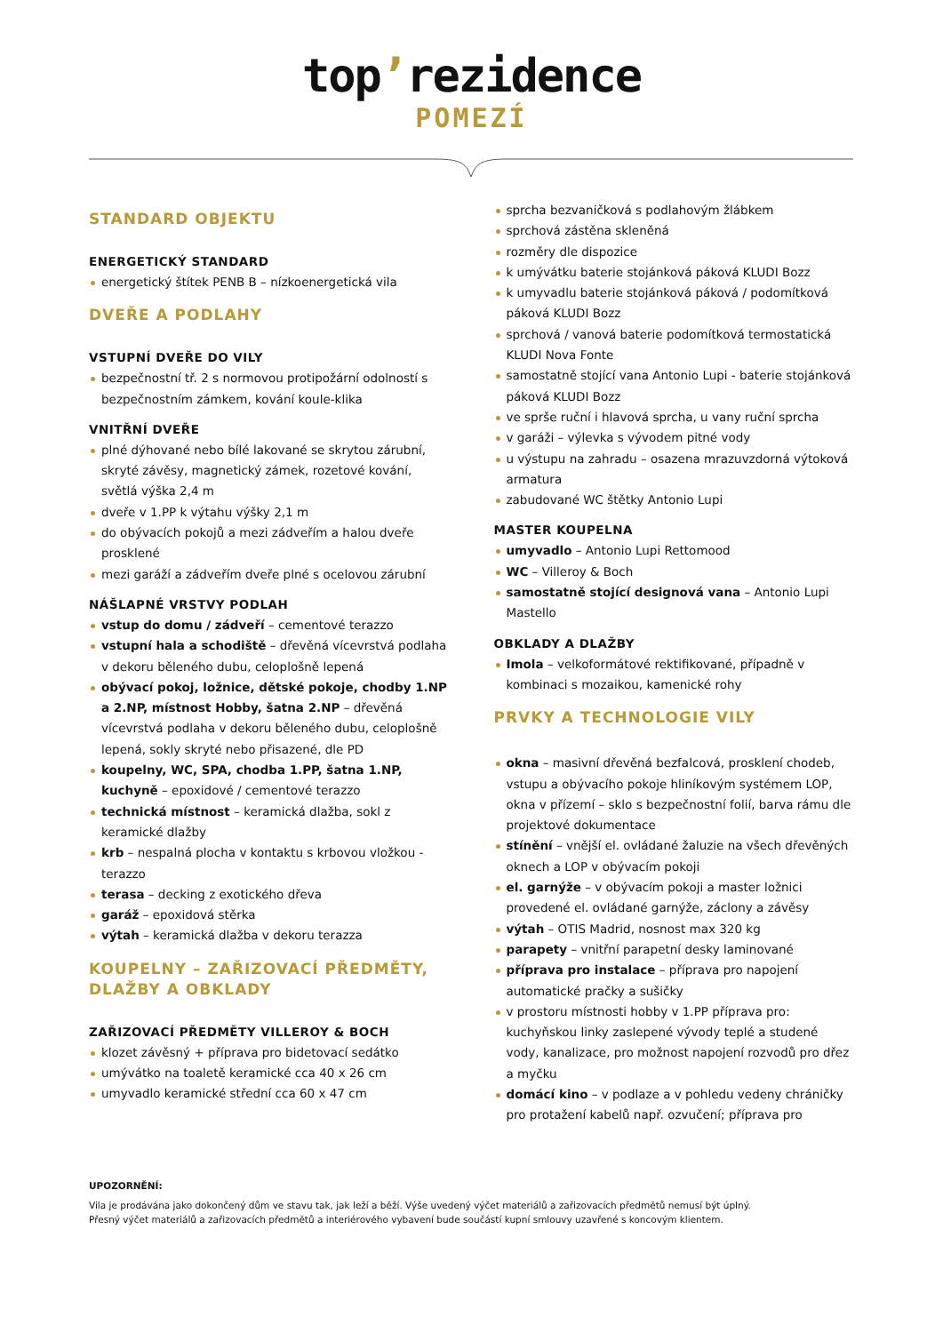top’rezidence
POMEZÍ
STANDARD OBJEKTU
ENERGETICKÝ STANDARD
energetický štítek PENB B – nízkoenergetická vila
DVEŘE A PODLAHY
VSTUPNÍ DVEŘE DO VILY
bezpečnostní tř. 2 s normovou protipožární odolností s bezpečnostním zámkem, kování koule-klika
VNITŘNÍ DVEŘE
plné dýhované nebo bílé lakované se skrytou zárubní, skryté závěsy, magnetický zámek, rozetové kování, světlá výška 2,4 m
dveře v 1.PP k výtahu výšky 2,1 m
do obývacích pokojů a mezi zádveřím a halou dveře prosklené
mezi garáží a zádveřím dveře plné s ocelovou zárubní
NÁŠLAPNÉ VRSTVY PODLAH
vstup do domu / zádveří – cementové terazzo
vstupní hala a schodiště – dřevěná vícevrstvá podlaha v dekoru běleného dubu, celoplošně lepená
obývací pokoj, ložnice, dětské pokoje, chodby 1.NP a 2.NP, místnost Hobby, šatna 2.NP – dřevěná vícevrstvá podlaha v dekoru běleného dubu, celoplošně lepená, sokly skryté nebo přisazené, dle PD
koupelny, WC, SPA, chodba 1.PP, šatna 1.NP, kuchyně – epoxidové / cementové terazzo
technická místnost – keramická dlažba, sokl z keramické dlažby
krb – nespalná plocha v kontaktu s krbovou vložkou - terazzo
terasa – decking z exotického dřeva
garáž – epoxidová stěrka
výtah – keramická dlažba v dekoru terazza
KOUPELNY – ZAŘIZOVACÍ PŘEDMĚTY, DLAŽBY A OBKLADY
ZAŘIZOVACÍ PŘEDMĚTY VILLEROY & BOCH
klozet závěsný + příprava pro bidetovací sedátko
umývátko na toaletě keramické cca 40 x 26 cm
umyvadlo keramické střední cca 60 x 47 cm
sprcha bezvaničková s podlahovým žlábkem
sprchová zástěna skleněná
rozměry dle dispozice
k umývátku baterie stojánková páková KLUDI Bozz
k umyvadlu baterie stojánková páková / podomítková páková KLUDI Bozz
sprchová / vanová baterie podomítková termostatická KLUDI Nova Fonte
samostatně stojící vana Antonio Lupi - baterie stojánková páková KLUDI Bozz
ve sprše ruční i hlavová sprcha, u vany ruční sprcha
v garáži – výlevka s vývodem pitné vody
u výstupu na zahradu – osazena mrazuvzdorná výtoková armatura
zabudované WC štětky Antonio Lupi
MASTER KOUPELNA
umyvadlo – Antonio Lupi Rettomood
WC – Villeroy & Boch
samostatně stojící designová vana – Antonio Lupi Mastello
OBKLADY A DLAŽBY
Imola – velkoformátové rektifikované, případně v kombinaci s mozaikou, kamenické rohy
PRVKY A TECHNOLOGIE VILY
okna – masivní dřevěná bezfalcová, prosklení chodeb, vstupu a obývacího pokoje hliníkovým systémem LOP, okna v přízemí – sklo s bezpečnostní folií, barva rámu dle projektové dokumentace
stínění – vnější el. ovládané žaluzie na všech dřevěných oknech a LOP v obývacím pokoji
el. garnýže – v obývacím pokoji a master ložnici provedené el. ovládané garnýže, záclony a závěsy
výtah – OTIS Madrid, nosnost max 320 kg
parapety – vnitřní parapetní desky laminované
příprava pro instalace – příprava pro napojení automatické pračky a sušičky
v prostoru místnosti hobby v 1.PP příprava pro: kuchyňskou linky zaslepené vývody teplé a studené vody, kanalizace, pro možnost napojení rozvodů pro dřez a myčku
domácí kino – v podlaze a v pohledu vedeny chráničky pro protažení kabelů např. ozvučení; příprava pro
UPOZORNĚNÍ:
Vila je prodávána jako dokončený dům ve stavu tak, jak leží a běží. Výše uvedený výčet materiálů a zařizovacích předmětů nemusí být úplný.
Přesný výčet materiálů a zařizovacích předmětů a interiérového vybavení bude součástí kupní smlouvy uzavřené s koncovým klientem.